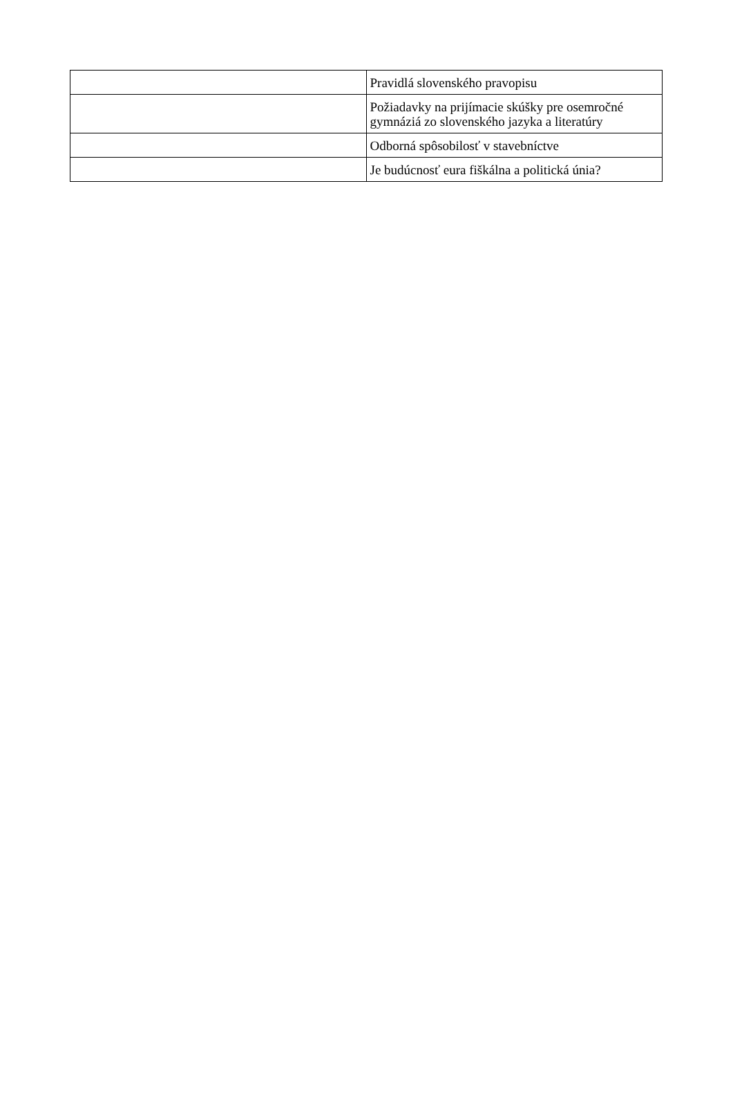| | Pravidlá slovenského pravopisu |
| | Požiadavky na prijímacie skúšky pre osemročné gymnáziá zo slovenského jazyka a literatúry |
| | Odborná spôsobilosť v stavebníctve |
| | Je budúcnosť eura fiškálna a politická únia? |